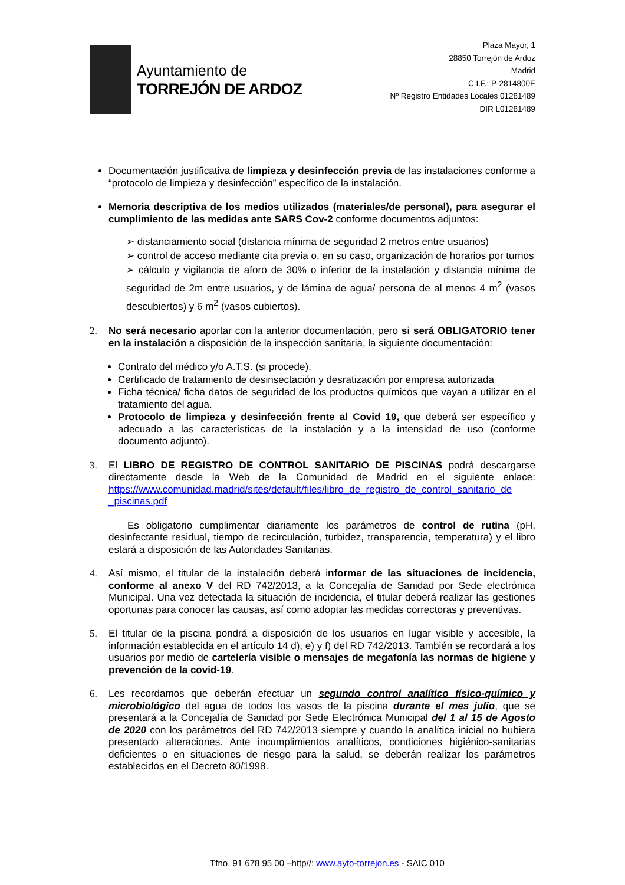Ayuntamiento de
TORREJÓN DE ARDOZ
Plaza Mayor, 1
28850 Torrejón de Ardoz
Madrid
C.I.F.: P-2814800E
Nº Registro Entidades Locales 01281489
DIR L01281489
Documentación justificativa de limpieza y desinfección previa de las instalaciones conforme a “protocolo de limpieza y desinfección” específico de la instalación.
Memoria descriptiva de los medios utilizados (materiales/de personal), para asegurar el cumplimiento de las medidas ante SARS Cov-2 conforme documentos adjuntos:
➢ distanciamiento social (distancia mínima de seguridad 2 metros entre usuarios)
➢ control de acceso mediante cita previa o, en su caso, organización de horarios por turnos
➢ cálculo y vigilancia de aforo de 30% o inferior de la instalación y distancia mínima de seguridad de 2m entre usuarios, y de lámina de agua/ persona de al menos 4 m<sup>2</sup> (vasos descubiertos) y 6 m<sup>2</sup> (vasos cubiertos).
2. No será necesario aportar con la anterior documentación, pero si será OBLIGATORIO tener en la instalación a disposición de la inspección sanitaria, la siguiente documentación:
Contrato del médico y/o A.T.S. (si procede).
Certificado de tratamiento de desinsectación y desratización por empresa autorizada
Ficha técnica/ ficha datos de seguridad de los productos químicos que vayan a utilizar en el tratamiento del agua.
Protocolo de limpieza y desinfección frente al Covid 19, que deberá ser específico y adecuado a las características de la instalación y a la intensidad de uso (conforme documento adjunto).
3. El LIBRO DE REGISTRO DE CONTROL SANITARIO DE PISCINAS podrá descargarse directamente desde la Web de la Comunidad de Madrid en el siguiente enlace: https://www.comunidad.madrid/sites/default/files/libro_de_registro_de_control_sanitario_de _piscinas.pdf
Es obligatorio cumplimentar diariamente los parámetros de control de rutina (pH, desinfectante residual, tiempo de recirculación, turbidez, transparencia, temperatura) y el libro estará a disposición de las Autoridades Sanitarias.
4. Así mismo, el titular de la instalación deberá informar de las situaciones de incidencia, conforme al anexo V del RD 742/2013, a la Concejalía de Sanidad por Sede electrónica Municipal. Una vez detectada la situación de incidencia, el titular deberá realizar las gestiones oportunas para conocer las causas, así como adoptar las medidas correctoras y preventivas.
5. El titular de la piscina pondrá a disposición de los usuarios en lugar visible y accesible, la información establecida en el artículo 14 d), e) y f) del RD 742/2013. También se recordará a los usuarios por medio de cartelería visible o mensajes de megafonía las normas de higiene y prevención de la covid-19.
6. Les recordamos que deberán efectuar un segundo control analítico físico-químico y microbiológico del agua de todos los vasos de la piscina durante el mes julio, que se presentará a la Concejalía de Sanidad por Sede Electrónica Municipal del 1 al 15 de Agosto de 2020 con los parámetros del RD 742/2013 siempre y cuando la analítica inicial no hubiera presentado alteraciones. Ante incumplimientos analíticos, condiciones higiénico-sanitarias deficientes o en situaciones de riesgo para la salud, se deberán realizar los parámetros establecidos en el Decreto 80/1998.
Tfno. 91 678 95 00 –http//: www.ayto-torrejon.es - SAIC 010